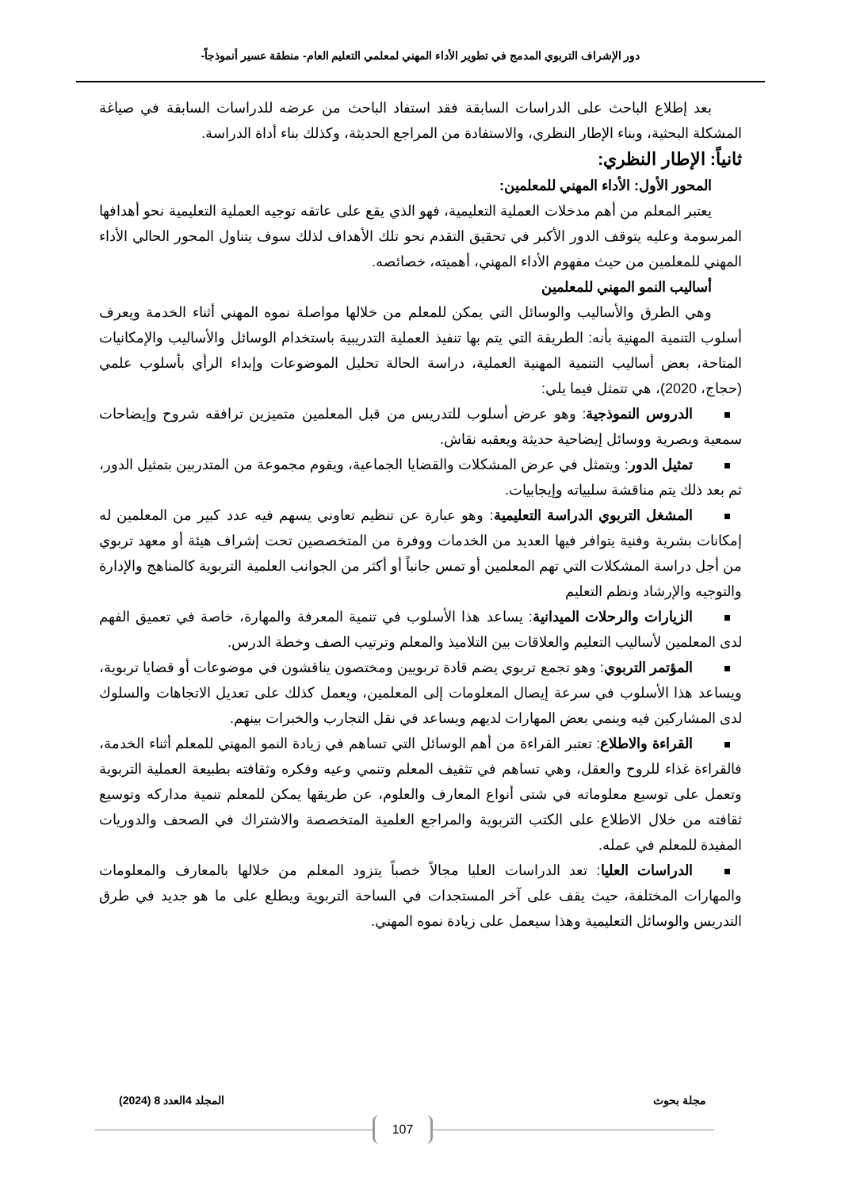دور الإشراف التربوي المدمج في تطوير الأداء المهني لمعلمي التعليم العام- منطقة عسير أنموذجاً-
بعد إطلاع الباحث على الدراسات السابقة فقد استفاد الباحث من عرضه للدراسات السابقة في صياغة المشكلة البحثية، وبناء الإطار النظري، والاستفادة من المراجع الحديثة، وكذلك بناء أداة الدراسة.
ثانياً: الإطار النظري:
المحور الأول: الأداء المهني للمعلمين:
يعتبر المعلم من أهم مدخلات العملية التعليمية، فهو الذي يقع على عاتقه توجيه العملية التعليمية نحو أهدافها المرسومة وعليه يتوقف الدور الأكبر في تحقيق التقدم نحو تلك الأهداف لذلك سوف يتناول المحور الحالي الأداء المهني للمعلمين من حيث مفهوم الأداء المهني، أهميته، خصائصه.
أساليب النمو المهني للمعلمين
وهي الطرق والأساليب والوسائل التي يمكن للمعلم من خلالها مواصلة نموه المهني أثناء الخدمة ويعرف أسلوب التنمية المهنية بأنه: الطريقة التي يتم بها تنفيذ العملية التدريبية باستخدام الوسائل والأساليب والإمكانيات المتاحة، بعض أساليب التنمية المهنية العملية، دراسة الحالة تحليل الموضوعات وإبداء الرأي بأسلوب علمي (حجاج، 2020)، هي تتمثل فيما يلي:
الدروس النموذجية: وهو عرض أسلوب للتدريس من قبل المعلمين متميزين ترافقه شروح وإيضاحات سمعية وبصرية ووسائل إيضاحية حديثة ويعقبه نقاش.
تمثيل الدور: ويتمثل في عرض المشكلات والقضايا الجماعية، ويقوم مجموعة من المتدربين بتمثيل الدور، ثم بعد ذلك يتم مناقشة سلبياته وإيجابيات.
المشغل التربوي الدراسة التعليمية: وهو عبارة عن تنظيم تعاوني يسهم فيه عدد كبير من المعلمين له إمكانات بشرية وفنية يتوافر فيها العديد من الخدمات ووفرة من المتخصصين تحت إشراف هيئة أو معهد تربوي من أجل دراسة المشكلات التي تهم المعلمين أو تمس جانباً أو أكثر من الجوانب العلمية التربوية كالمناهج والإدارة والتوجيه والإرشاد ونظم التعليم
الزيارات والرحلات الميدانية: يساعد هذا الأسلوب في تنمية المعرفة والمهارة، خاصة في تعميق الفهم لدى المعلمين لأساليب التعليم والعلاقات بين التلاميذ والمعلم وترتيب الصف وخطة الدرس.
المؤتمر التربوي: وهو تجمع تربوي يضم قادة تربويين ومختصون يناقشون في موضوعات أو قضايا تربوية، ويساعد هذا الأسلوب في سرعة إيصال المعلومات إلى المعلمين، ويعمل كذلك على تعديل الاتجاهات والسلوك لدى المشاركين فيه وينمي بعض المهارات لديهم ويساعد في نقل التجارب والخبرات بينهم.
القراءة والاطلاع: تعتبر القراءة من أهم الوسائل التي تساهم في زيادة النمو المهني للمعلم أثناء الخدمة، فالقراءة غذاء للروح والعقل، وهي تساهم في تثقيف المعلم وتنمي وعيه وفكره وثقافته بطبيعة العملية التربوية وتعمل على توسيع معلوماته في شتى أنواع المعارف والعلوم، عن طريقها يمكن للمعلم تنمية مداركه وتوسيع ثقافته من خلال الاطلاع على الكتب التربوية والمراجع العلمية المتخصصة والاشتراك في الصحف والدوريات المفيدة للمعلم في عمله.
الدراسات العليا: تعد الدراسات العليا مجالاً خصباً يتزود المعلم من خلالها بالمعارف والمعلومات والمهارات المختلفة، حيث يقف على آخر المستجدات في الساحة التربوية ويطلع على ما هو جديد في طرق التدريس والوسائل التعليمية وهذا سيعمل على زيادة نموه المهني.
مجلة بحوث المجلد 4العدد 8 (2024)
107